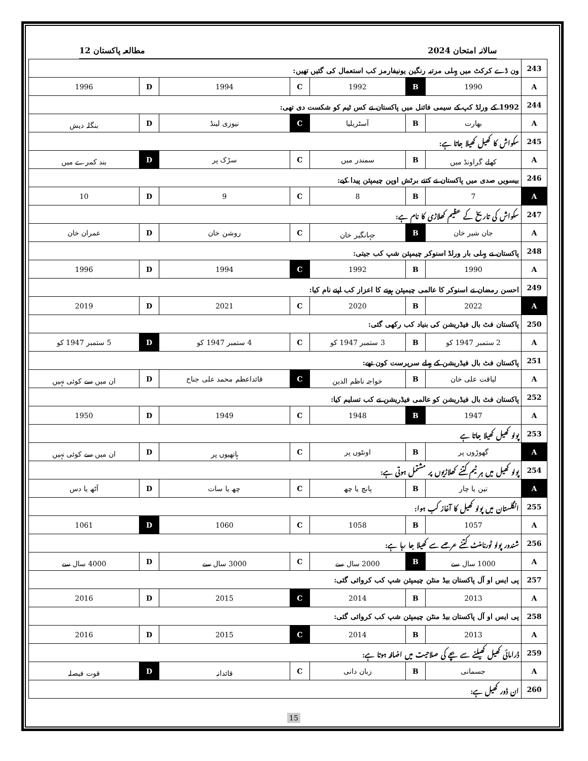سالانہ امتحان 2024 مطالعہ پاکستان 12
| 243 | ون ڈے کرکٹ میں پہلی مرتبہ رنگین یونیفارمز کب استعمال کی گئیں تھیں: | | | | | | |
| A | 1990 | B | 1992 | C | 1994 | D | 1996 |
| 244 | 1992 کے ورلڈ کپ کے سیمی فائنل میں پاکستان نے کس ٹیم کو شکست دی تھی: | | | | | | |
| A | بھارت | B | آسٹریلیا | C | نیوزی لینڈ | D | بنگلہ دیش |
| 245 | سکواش کا کھیل کھیلا جاتا ہے: | | | | | | |
| A | کھلے گراونڈ میں | B | سمندر میں | C | سڑک پر | D | بند کمرے میں |
| 246 | بیسویں صدی میں پاکستان نے کتنے برٹش اوپن چیمپئن پیدا کیے: | | | | | | |
| A | 7 | B | 8 | C | 9 | D | 10 |
| 247 | سکواش کی تاریخ کے عظیم کھلاڑی کا نام ہے: | | | | | | |
| A | جان شیر خان | B | جہانگیر خان | C | روشن خان | D | عمران خان |
| 248 | پاکستان نے پہلی بار ورلڈ اسنوکر چیمپئن شپ کب جیتی: | | | | | | |
| A | 1990 | B | 1992 | C | 1994 | D | 1996 |
| 249 | احسن رمضان نے اسنوکر کا عالمی چیمپئن ہونے کا اعزاز کب اپنے نام کیا: | | | | | | |
| A | 2022 | B | 2020 | C | 2021 | D | 2019 |
| 250 | پاکستان فٹ بال فیڈریشن کی بنیاد کب رکھی گئی: | | | | | | |
| A | 2 ستمبر 1947 کو | B | 3 ستمبر 1947 کو | C | 4 ستمبر 1947 کو | D | 5 ستمبر 1947 کو |
| 251 | پاکستان فٹ بال فیڈریشن کے پہلے سرپرست کون تھے: | | | | | | |
| A | لیاقت علی خان | B | خواجہ ناظم الدین | C | قائداعظم محمد علی جناح | D | ان میں سے کوئی نہیں |
| 252 | پاکستان فٹ بال فیڈریشن کو عالمی فیڈریشن نے کب تسلیم کیا: | | | | | | |
| A | 1947 | B | 1948 | C | 1949 | D | 1950 |
| 253 | پولو کھیل کھیلا جاتا ہے | | | | | | |
| A | گھوڑوں پر | B | اونٹوں پر | C | ہاتھیوں پر | D | ان میں سے کوئی نہیں |
| 254 | پولو کھیل میں ہر ٹیم کتنے کھلاڑیوں پر مشتمل ہوتی ہے: | | | | | | |
| A | تین یا چار | B | پانچ یا چھ | C | چھ یا سات | D | آٹھ یا دس |
| 255 | انگلستان میں پولو کھیل کا آغاز کب ہوا: | | | | | | |
| A | 1057 | B | 1058 | C | 1060 | D | 1061 |
| 256 | شندور پولو ٹورنامنٹ کتنے عرصے سے کھیلا جا رہا ہے: | | | | | | |
| A | 1000 سال سے | B | 2000 سال سے | C | 3000 سال سے | D | 4000 سال سے |
| 257 | پی ایس او آل پاکستان بیڈ منٹن چیمپئن شپ کب کروائی گئی: | | | | | | |
| A | 2013 | B | 2014 | C | 2015 | D | 2016 |
| 258 | پی ایس او آل پاکستان بیڈ منٹن چیمپئن شپ کب کروائی گئی: | | | | | | |
| A | 2013 | B | 2014 | C | 2015 | D | 2016 |
| 259 | ڈرامائی کھیل کھیلنے سے بچے کی صلاحیت میں اضافہ ہوتا ہے: | | | | | | |
| A | جسمانی | B | زبان دانی | C | قائدانہ | D | قوت فیصلہ |
| 260 | ان ڈور کھیل ہے: | | | | | | |
15